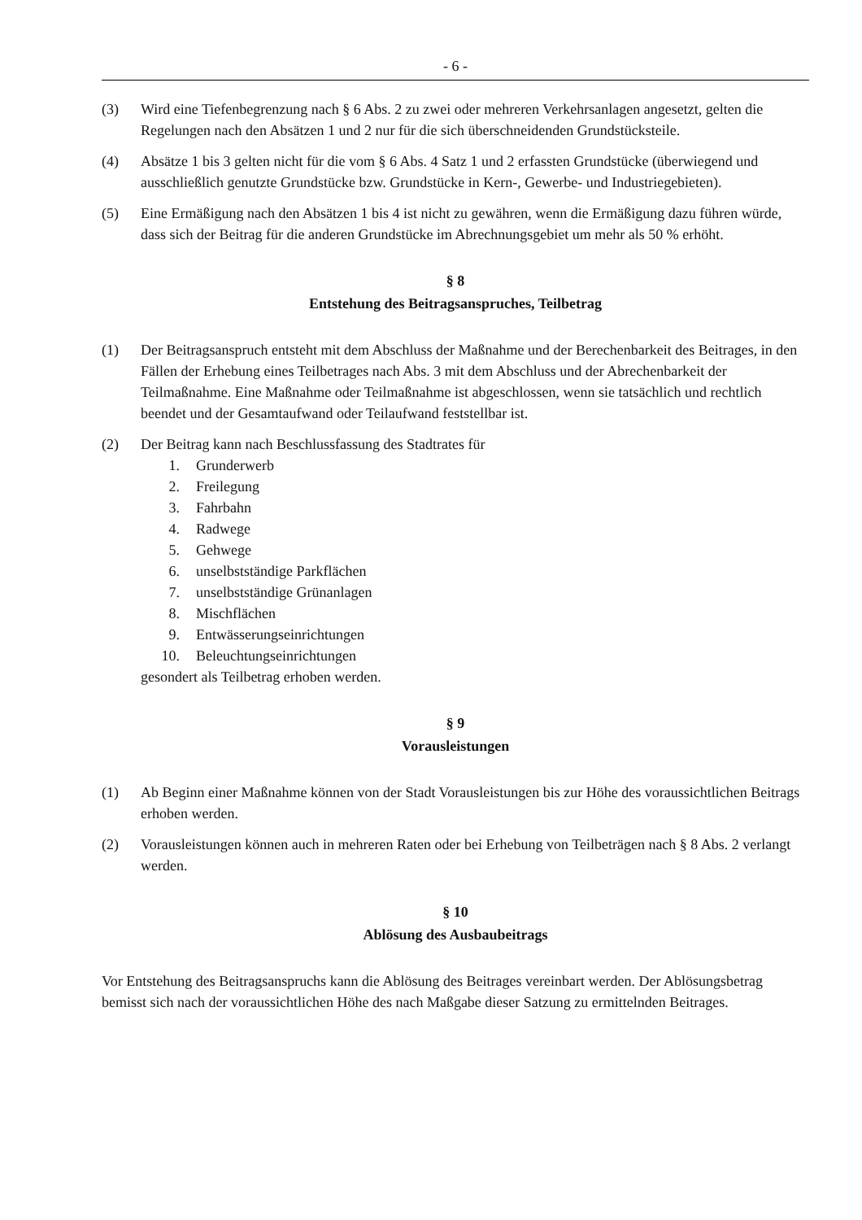- 6 -
(3) Wird eine Tiefenbegrenzung nach § 6 Abs. 2 zu zwei oder mehreren Verkehrsanlagen angesetzt, gelten die Regelungen nach den Absätzen 1 und 2 nur für die sich überschneidenden Grundstücksteile.
(4) Absätze 1 bis 3 gelten nicht für die vom § 6 Abs. 4 Satz 1 und 2 erfassten Grundstücke (überwiegend und ausschließlich genutzte Grundstücke bzw. Grundstücke in Kern-, Gewerbe- und Industriegebieten).
(5) Eine Ermäßigung nach den Absätzen 1 bis 4 ist nicht zu gewähren, wenn die Ermäßigung dazu führen würde, dass sich der Beitrag für die anderen Grundstücke im Abrechnungsgebiet um mehr als 50 % erhöht.
§ 8
Entstehung des Beitragsanspruches, Teilbetrag
(1) Der Beitragsanspruch entsteht mit dem Abschluss der Maßnahme und der Berechenbarkeit des Beitrages, in den Fällen der Erhebung eines Teilbetrages nach Abs. 3 mit dem Abschluss und der Abrechenbarkeit der Teilmaßnahme. Eine Maßnahme oder Teilmaßnahme ist abgeschlossen, wenn sie tatsächlich und rechtlich beendet und der Gesamtaufwand oder Teilaufwand feststellbar ist.
(2) Der Beitrag kann nach Beschlussfassung des Stadtrates für
1. Grunderwerb
2. Freilegung
3. Fahrbahn
4. Radwege
5. Gehwege
6. unselbstständige Parkflächen
7. unselbstständige Grünanlagen
8. Mischflächen
9. Entwässerungseinrichtungen
10. Beleuchtungseinrichtungen
gesondert als Teilbetrag erhoben werden.
§ 9
Vorausleistungen
(1) Ab Beginn einer Maßnahme können von der Stadt Vorausleistungen bis zur Höhe des voraussichtlichen Beitrags erhoben werden.
(2) Vorausleistungen können auch in mehreren Raten oder bei Erhebung von Teilbeträgen nach § 8 Abs. 2 verlangt werden.
§ 10
Ablösung des Ausbaubeitrags
Vor Entstehung des Beitragsanspruchs kann die Ablösung des Beitrages vereinbart werden. Der Ablösungsbetrag bemisst sich nach der voraussichtlichen Höhe des nach Maßgabe dieser Satzung zu ermittelnden Beitrages.